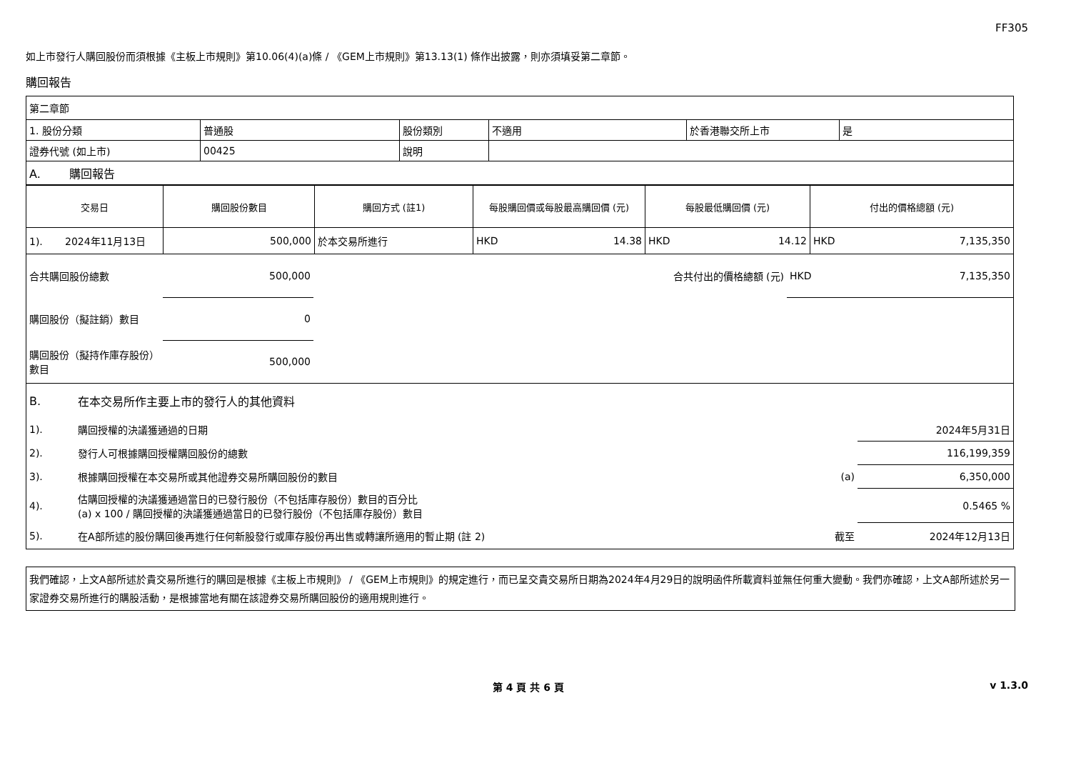FF305
如上市發行人購回股份而須根據《主板上市規則》第10.06(4)(a)條 / 《GEM上市規則》第13.13(1) 條作出披露，則亦須填妥第二章節。
購回報告
| 第二章節 | | | | | |
| 1. 股份分類 | 普通股 | 股份類別 | 不適用 | 於香港聯交所上市 | 是 |
| 證券代號 (如上市) | 00425 | 說明 | | | |
| A. 購回報告 | | | | | |
| 交易日 | 購回股份數目 | 購回方式 (註1) | 每股購回價或每股最高購回價 (元) | 每股最低購回價 (元) | 付出的價格總額 (元) |
| --- | --- | --- | --- | --- | --- |
| 1). 2024年11月13日 | 500,000 | 於本交易所進行 | HKD 14.38 | HKD 14.12 | HKD 7,135,350 |
| 合共購回股份總數 | 500,000 | 合共付出的價格總額 (元) | HKD 7,135,350 |
| 購回股份（擬註銷）數目 | 0 | | |
| 購回股份（擬持作庫存股份）數目 | 500,000 | | |
| B. | 在本交易所作主要上市的發行人的其他資料 | | |
| 1). | 購回授權的決議獲通過的日期 | | 2024年5月31日 |
| 2). | 發行人可根據購回授權購回股份的總數 | | 116,199,359 |
| 3). | 根據購回授權在本交易所或其他證券交易所購回股份的數目 | (a) | 6,350,000 |
| 4). | 估購回授權的決議獲通過當日的已發行股份（不包括庫存股份）數目的百分比 (a) x 100 / 購回授權的決議獲通過當日的已發行股份（不包括庫存股份）數目 | | 0.5465 % |
| 5). | 在A部所述的股份購回後再進行任何新股發行或庫存股份再出售或轉讓所適用的暫止期 (註 2) | 截至 | 2024年12月13日 |
我們確認，上文A部所述於貴交易所進行的購回是根據《主板上市規則》 / 《GEM上市規則》的規定進行，而已呈交貴交易所日期為2024年4月29日的說明函件所載資料並無任何重大變動。我們亦確認，上文A部所述於另一家證券交易所進行的購股活動，是根據當地有關在該證券交易所購回股份的適用規則進行。
第 4 頁 共 6 頁 v 1.3.0